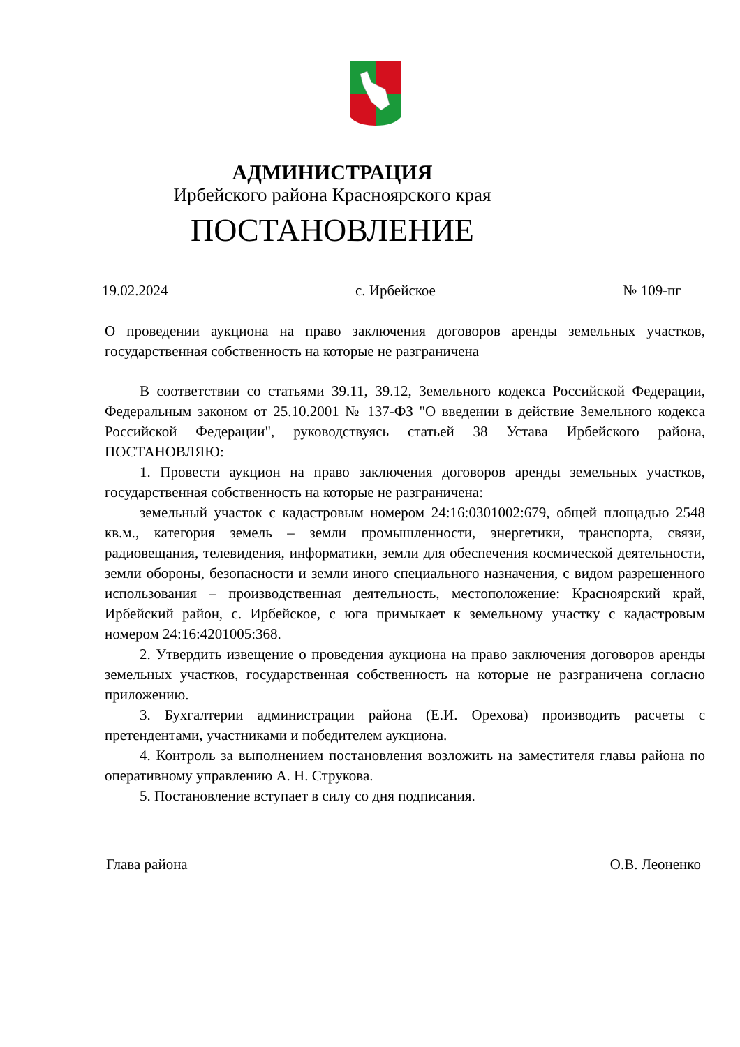АДМИНИСТРАЦИЯ
Ирбейского района Красноярского края
ПОСТАНОВЛЕНИЕ
19.02.2024 с. Ирбейское № 109-пг
О проведении аукциона на право заключения договоров аренды земельных участков, государственная собственность на которые не разграничена
В соответствии со статьями 39.11, 39.12, Земельного кодекса Российской Федерации, Федеральным законом от 25.10.2001 № 137-ФЗ "О введении в действие Земельного кодекса Российской Федерации", руководствуясь статьей 38 Устава Ирбейского района, ПОСТАНОВЛЯЮ:
1. Провести аукцион на право заключения договоров аренды земельных участков, государственная собственность на которые не разграничена:
земельный участок с кадастровым номером 24:16:0301002:679, общей площадью 2548 кв.м., категория земель – земли промышленности, энергетики, транспорта, связи, радиовещания, телевидения, информатики, земли для обеспечения космической деятельности, земли обороны, безопасности и земли иного специального назначения, с видом разрешенного использования – производственная деятельность, местоположение: Красноярский край, Ирбейский район, с. Ирбейское, с юга примыкает к земельному участку с кадастровым номером 24:16:4201005:368.
2. Утвердить извещение о проведения аукциона на право заключения договоров аренды земельных участков, государственная собственность на которые не разграничена согласно приложению.
3. Бухгалтерии администрации района (Е.И. Орехова) производить расчеты с претендентами, участниками и победителем аукциона.
4. Контроль за выполнением постановления возложить на заместителя главы района по оперативному управлению А. Н. Струкова.
5. Постановление вступает в силу со дня подписания.
Глава района О.В. Леоненко